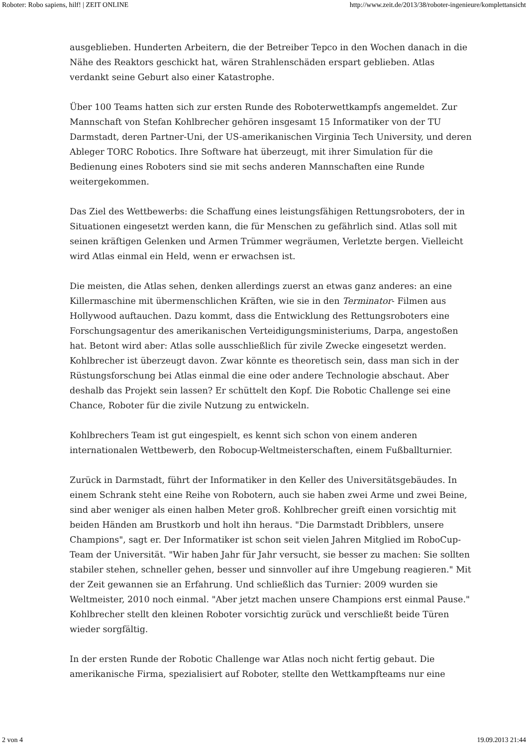Roboter: Robo sapiens, hilf! | ZEIT ONLINE http://www.zeit.de/2013/38/roboter-ingenieure/komplettansicht
ausgeblieben. Hunderten Arbeitern, die der Betreiber Tepco in den Wochen danach in die Nähe des Reaktors geschickt hat, wären Strahlenschäden erspart geblieben. Atlas verdankt seine Geburt also einer Katastrophe.
Über 100 Teams hatten sich zur ersten Runde des Roboterwettkampfs angemeldet. Zur Mannschaft von Stefan Kohlbrecher gehören insgesamt 15 Informatiker von der TU Darmstadt, deren Partner-Uni, der US-amerikanischen Virginia Tech University, und deren Ableger TORC Robotics. Ihre Software hat überzeugt, mit ihrer Simulation für die Bedienung eines Roboters sind sie mit sechs anderen Mannschaften eine Runde weitergekommen.
Das Ziel des Wettbewerbs: die Schaffung eines leistungsfähigen Rettungsroboters, der in Situationen eingesetzt werden kann, die für Menschen zu gefährlich sind. Atlas soll mit seinen kräftigen Gelenken und Armen Trümmer wegräumen, Verletzte bergen. Vielleicht wird Atlas einmal ein Held, wenn er erwachsen ist.
Die meisten, die Atlas sehen, denken allerdings zuerst an etwas ganz anderes: an eine Killermaschine mit übermenschlichen Kräften, wie sie in den Terminator- Filmen aus Hollywood auftauchen. Dazu kommt, dass die Entwicklung des Rettungsroboters eine Forschungsagentur des amerikanischen Verteidigungsministeriums, Darpa, angestoßen hat. Betont wird aber: Atlas solle ausschließlich für zivile Zwecke eingesetzt werden. Kohlbrecher ist überzeugt davon. Zwar könnte es theoretisch sein, dass man sich in der Rüstungsforschung bei Atlas einmal die eine oder andere Technologie abschaut. Aber deshalb das Projekt sein lassen? Er schüttelt den Kopf. Die Robotic Challenge sei eine Chance, Roboter für die zivile Nutzung zu entwickeln.
Kohlbrechers Team ist gut eingespielt, es kennt sich schon von einem anderen internationalen Wettbewerb, den Robocup-Weltmeisterschaften, einem Fußballturnier.
Zurück in Darmstadt, führt der Informatiker in den Keller des Universitätsgebäudes. In einem Schrank steht eine Reihe von Robotern, auch sie haben zwei Arme und zwei Beine, sind aber weniger als einen halben Meter groß. Kohlbrecher greift einen vorsichtig mit beiden Händen am Brustkorb und holt ihn heraus. "Die Darmstadt Dribblers, unsere Champions", sagt er. Der Informatiker ist schon seit vielen Jahren Mitglied im RoboCup-Team der Universität. "Wir haben Jahr für Jahr versucht, sie besser zu machen: Sie sollten stabiler stehen, schneller gehen, besser und sinnvoller auf ihre Umgebung reagieren." Mit der Zeit gewannen sie an Erfahrung. Und schließlich das Turnier: 2009 wurden sie Weltmeister, 2010 noch einmal. "Aber jetzt machen unsere Champions erst einmal Pause." Kohlbrecher stellt den kleinen Roboter vorsichtig zurück und verschließt beide Türen wieder sorgfältig.
In der ersten Runde der Robotic Challenge war Atlas noch nicht fertig gebaut. Die amerikanische Firma, spezialisiert auf Roboter, stellte den Wettkampfteams nur eine
2 von 4 19.09.2013 21:44